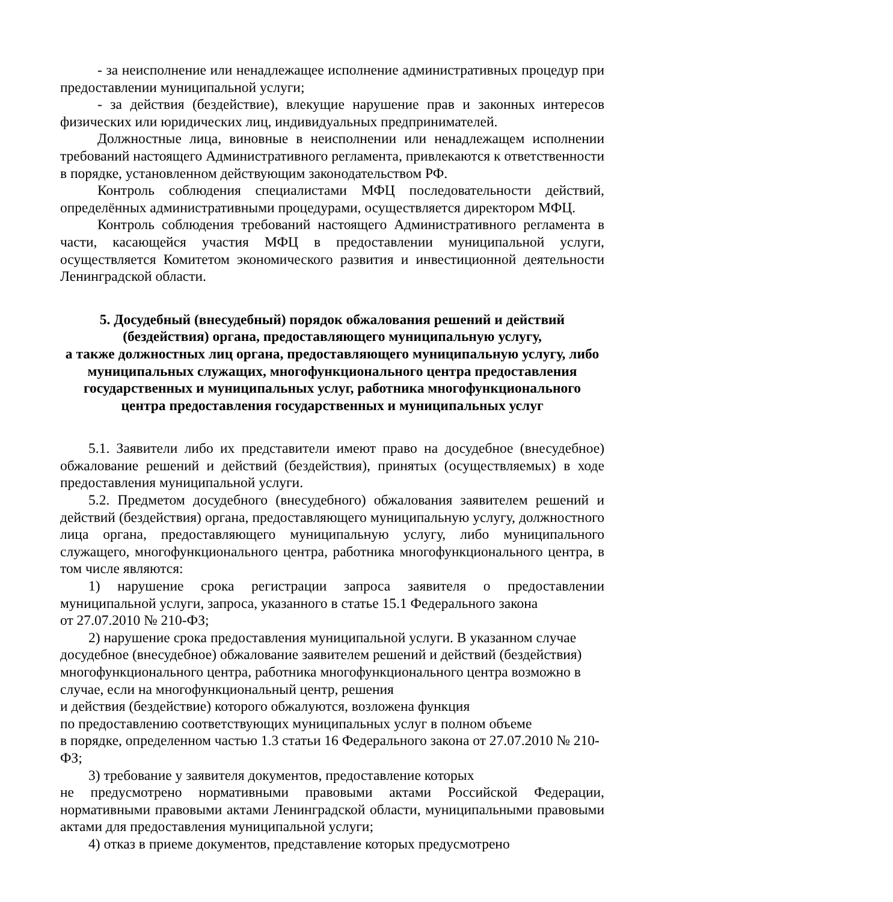- за неисполнение или ненадлежащее исполнение административных процедур при предоставлении муниципальной услуги;
- за действия (бездействие), влекущие нарушение прав и законных интересов физических или юридических лиц, индивидуальных предпринимателей.
Должностные лица, виновные в неисполнении или ненадлежащем исполнении требований настоящего Административного регламента, привлекаются к ответственности в порядке, установленном действующим законодательством РФ.
Контроль соблюдения специалистами МФЦ последовательности действий, определённых административными процедурами, осуществляется директором МФЦ.
Контроль соблюдения требований настоящего Административного регламента в части, касающейся участия МФЦ в предоставлении муниципальной услуги, осуществляется Комитетом экономического развития и инвестиционной деятельности Ленинградской области.
5. Досудебный (внесудебный) порядок обжалования решений и действий (бездействия) органа, предоставляющего муниципальную услугу,
а также должностных лиц органа, предоставляющего муниципальную услугу, либо муниципальных служащих, многофункционального центра предоставления государственных и муниципальных услуг, работника многофункционального центра предоставления государственных и муниципальных услуг
5.1. Заявители либо их представители имеют право на досудебное (внесудебное) обжалование решений и действий (бездействия), принятых (осуществляемых) в ходе предоставления муниципальной услуги.
5.2. Предметом досудебного (внесудебного) обжалования заявителем решений и действий (бездействия) органа, предоставляющего муниципальную услугу, должностного лица органа, предоставляющего муниципальную услугу, либо муниципального служащего, многофункционального центра, работника многофункционального центра, в том числе являются:
1) нарушение срока регистрации запроса заявителя о предоставлении муниципальной услуги, запроса, указанного в статье 15.1 Федерального закона
от 27.07.2010 № 210-ФЗ;
2) нарушение срока предоставления муниципальной услуги. В указанном случае досудебное (внесудебное) обжалование заявителем решений и действий (бездействия) многофункционального центра, работника многофункционального центра возможно в случае, если на многофункциональный центр, решения
и действия (бездействие) которого обжалуются, возложена функция
по предоставлению соответствующих муниципальных услуг в полном объеме
в порядке, определенном частью 1.3 статьи 16 Федерального закона от 27.07.2010 № 210-ФЗ;
3) требование у заявителя документов, предоставление которых
не предусмотрено нормативными правовыми актами Российской Федерации, нормативными правовыми актами Ленинградской области, муниципальными правовыми актами для предоставления муниципальной услуги;
4) отказ в приеме документов, представление которых предусмотрено